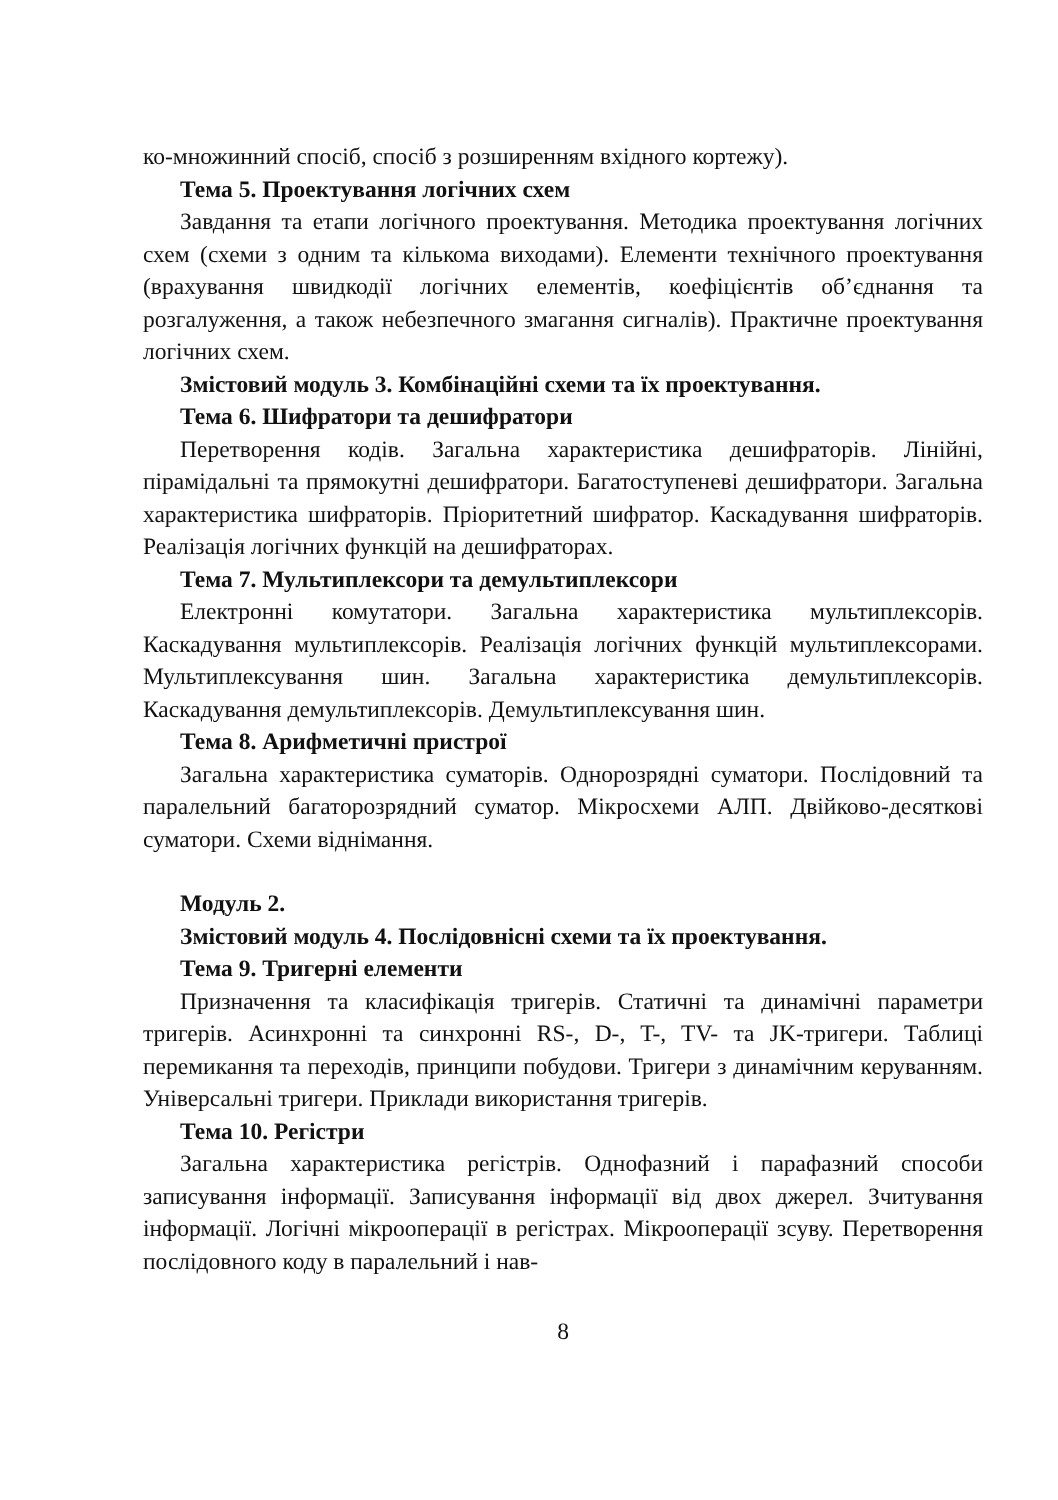ко-множинний спосіб, спосіб з розширенням вхідного кортежу).
Тема 5. Проектування логічних схем
Завдання та етапи логічного проектування. Методика проектування логічних схем (схеми з одним та кількома виходами). Елементи технічного проектування (врахування швидкодії логічних елементів, коефіцієнтів об’єднання та розгалуження, а також небезпечного змагання сигналів). Практичне проектування логічних схем.
Змістовий модуль 3. Комбінаційні схеми та їх проектування.
Тема 6. Шифратори та дешифратори
Перетворення кодів. Загальна характеристика дешифраторів. Лінійні, пірамідальні та прямокутні дешифратори. Багатоступеневі дешифратори. Загальна характеристика шифраторів. Пріоритетний шифратор. Каскадування шифраторів. Реалізація логічних функцій на дешифраторах.
Тема 7. Мультиплексори та демультиплексори
Електронні комутатори. Загальна характеристика мультиплексорів. Каскадування мультиплексорів. Реалізація логічних функцій мультиплексорами. Мультиплексування шин. Загальна характеристика демультиплексорів. Каскадування демультиплексорів. Демультиплексування шин.
Тема 8. Арифметичні пристрої
Загальна характеристика суматорів. Однорозрядні суматори. Послідовний та паралельний багаторозрядний суматор. Мікросхеми АЛП. Двійково-десяткові суматори. Схеми віднімання.
Модуль 2.
Змістовий модуль 4. Послідовнісні схеми та їх проектування.
Тема 9. Тригерні елементи
Призначення та класифікація тригерів. Статичні та динамічні параметри тригерів. Асинхронні та синхронні RS-, D-, T-, TV- та JK-тригери. Таблиці перемикання та переходів, принципи побудови. Тригери з динамічним керуванням. Універсальні тригери. Приклади використання тригерів.
Тема 10. Регістри
Загальна характеристика регістрів. Однофазний і парафазний способи записування інформації. Записування інформації від двох джерел. Зчитування інформації. Логічні мікрооперації в регістрах. Мікрооперації зсуву. Перетворення послідовного коду в паралельний і нав-
8